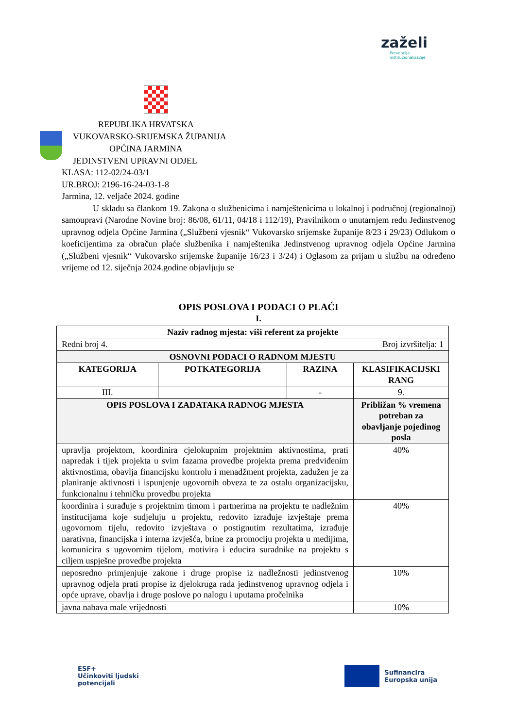zaželi
Prevencija
institucionalizacije
REPUBLIKA HRVATSKA
VUKOVARSKO-SRIJEMSKA ŽUPANIJA
OPĆINA JARMINA
JEDINSTVENI UPRAVNI ODJEL
KLASA: 112-02/24-03/1
UR.BROJ: 2196-16-24-03-1-8
Jarmina, 12. veljače 2024. godine
U skladu sa člankom 19. Zakona o službenicima i namještenicima u lokalnoj i područnoj (regionalnoj) samoupravi (Narodne Novine broj: 86/08, 61/11, 04/18 i 112/19), Pravilnikom o unutarnjem redu Jedinstvenog upravnog odjela Općine Jarmina („Službeni vjesnik“ Vukovarsko srijemske županije 8/23 i 29/23) Odlukom o koeficijentima za obračun plaće službenika i namještenika Jedinstvenog upravnog odjela Općine Jarmina („Službeni vjesnik“ Vukovarsko srijemske županije 16/23 i 3/24) i Oglasom za prijam u službu na određeno vrijeme od 12. siječnja 2024.godine objavljuju se
OPIS POSLOVA I PODACI O PLAĆI
I.
| Naziv radnog mjesta: viši referent za projekte | | | |
| Redni broj 4. Broj izvršitelja: 1 | | | |
| OSNOVNI PODACI O RADNOM MJESTU | | | |
| KATEGORIJA | POTKATEGORIJA | RAZINA | KLASIFIKACIJSKI RANG |
| III. | | - | 9. |
| OPIS POSLOVA I ZADATAKA RADNOG MJESTA | | | Približan % vremena potreban za obavljanje pojedinog posla |
| upravlja projektom, koordinira cjelokupnim projektnim aktivnostima, prati napredak i tijek projekta u svim fazama provedbe projekta prema predviđenim aktivnostima, obavlja financijsku kontrolu i menadžment projekta, zadužen je za planiranje aktivnosti i ispunjenje ugovornih obveza te za ostalu organizacijsku, funkcionalnu i tehničku provedbu projekta | | | 40% |
| koordinira i surađuje s projektnim timom i partnerima na projektu te nadležnim institucijama koje sudjeluju u projektu, redovito izrađuje izvještaje prema ugovornom tijelu, redovito izvještava o postignutim rezultatima, izrađuje narativna, financijska i interna izvješća, brine za promociju projekta u medijima, komunicira s ugovornim tijelom, motivira i educira suradnike na projektu s ciljem uspješne provedbe projekta | | | 40% |
| neposredno primjenjuje zakone i druge propise iz nadležnosti jedinstvenog upravnog odjela prati propise iz djelokruga rada jedinstvenog upravnog odjela i opće uprave, obavlja i druge poslove po nalogu i uputama pročelnika | | | 10% |
| javna nabava male vrijednosti | | | 10% |
ESF+
Učinkoviti ljudski
potencijali
Sufinancira
Europska unija